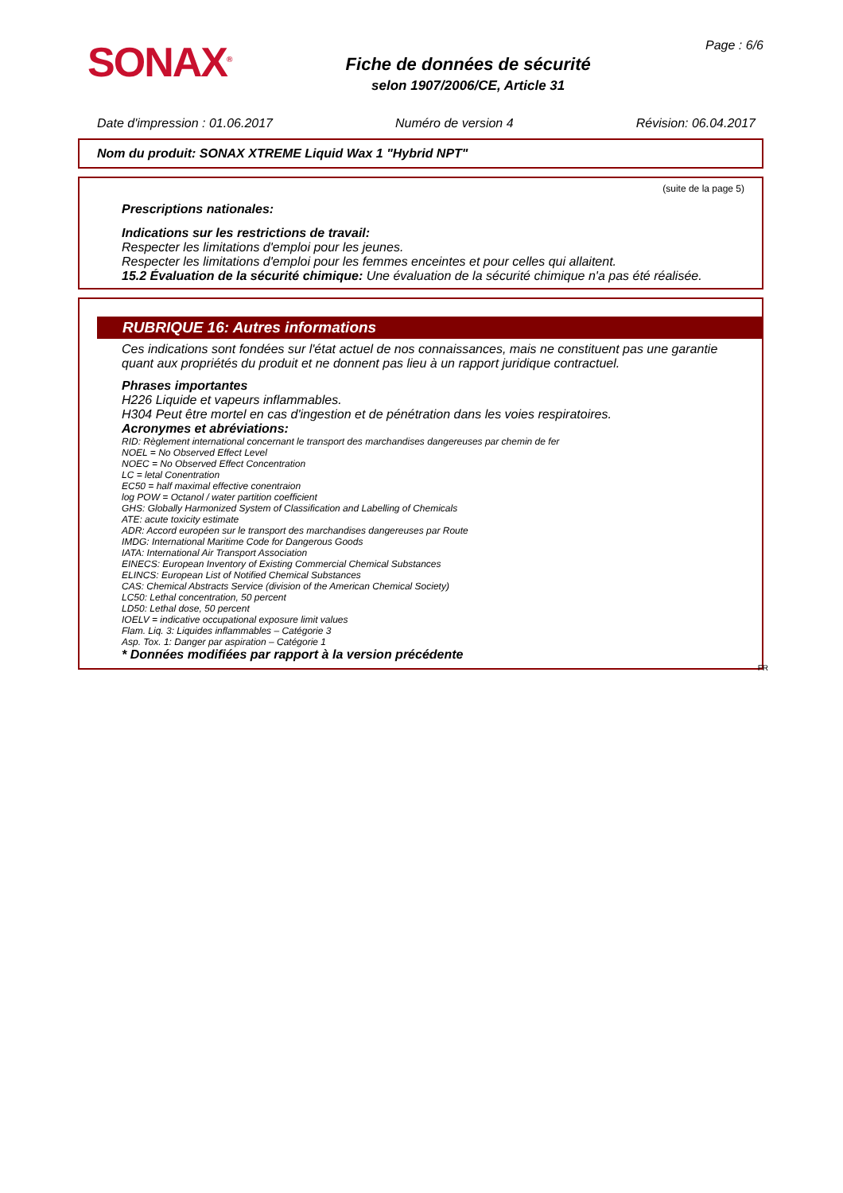SONAX<sup>®</sup>
Fiche de données de sécurité
selon 1907/2006/CE, Article 31
Page : 6/6
Date d'impression : 01.06.2017 Numéro de version 4 Révision: 06.04.2017
Nom du produit: SONAX XTREME Liquid Wax 1 "Hybrid NPT"
(suite de la page 5)
Prescriptions nationales:
Indications sur les restrictions de travail:
Respecter les limitations d'emploi pour les jeunes.
Respecter les limitations d'emploi pour les femmes enceintes et pour celles qui allaitent.
15.2 Évaluation de la sécurité chimique: Une évaluation de la sécurité chimique n'a pas été réalisée.
RUBRIQUE 16: Autres informations
Ces indications sont fondées sur l'état actuel de nos connaissances, mais ne constituent pas une garantie quant aux propriétés du produit et ne donnent pas lieu à un rapport juridique contractuel.
Phrases importantes
H226 Liquide et vapeurs inflammables.
H304 Peut être mortel en cas d'ingestion et de pénétration dans les voies respiratoires.
Acronymes et abréviations:
RID: Règlement international concernant le transport des marchandises dangereuses par chemin de fer
NOEL = No Observed Effect Level
NOEC = No Observed Effect Concentration
LC = letal Conentration
EC50 = half maximal effective conentraion
log POW = Octanol / water partition coefficient
GHS: Globally Harmonized System of Classification and Labelling of Chemicals
ATE: acute toxicity estimate
ADR: Accord européen sur le transport des marchandises dangereuses par Route
IMDG: International Maritime Code for Dangerous Goods
IATA: International Air Transport Association
EINECS: European Inventory of Existing Commercial Chemical Substances
ELINCS: European List of Notified Chemical Substances
CAS: Chemical Abstracts Service (division of the American Chemical Society)
LC50: Lethal concentration, 50 percent
LD50: Lethal dose, 50 percent
IOELV = indicative occupational exposure limit values
Flam. Liq. 3: Liquides inflammables – Catégorie 3
Asp. Tox. 1: Danger par aspiration – Catégorie 1
* Données modifiées par rapport à la version précédente
FR